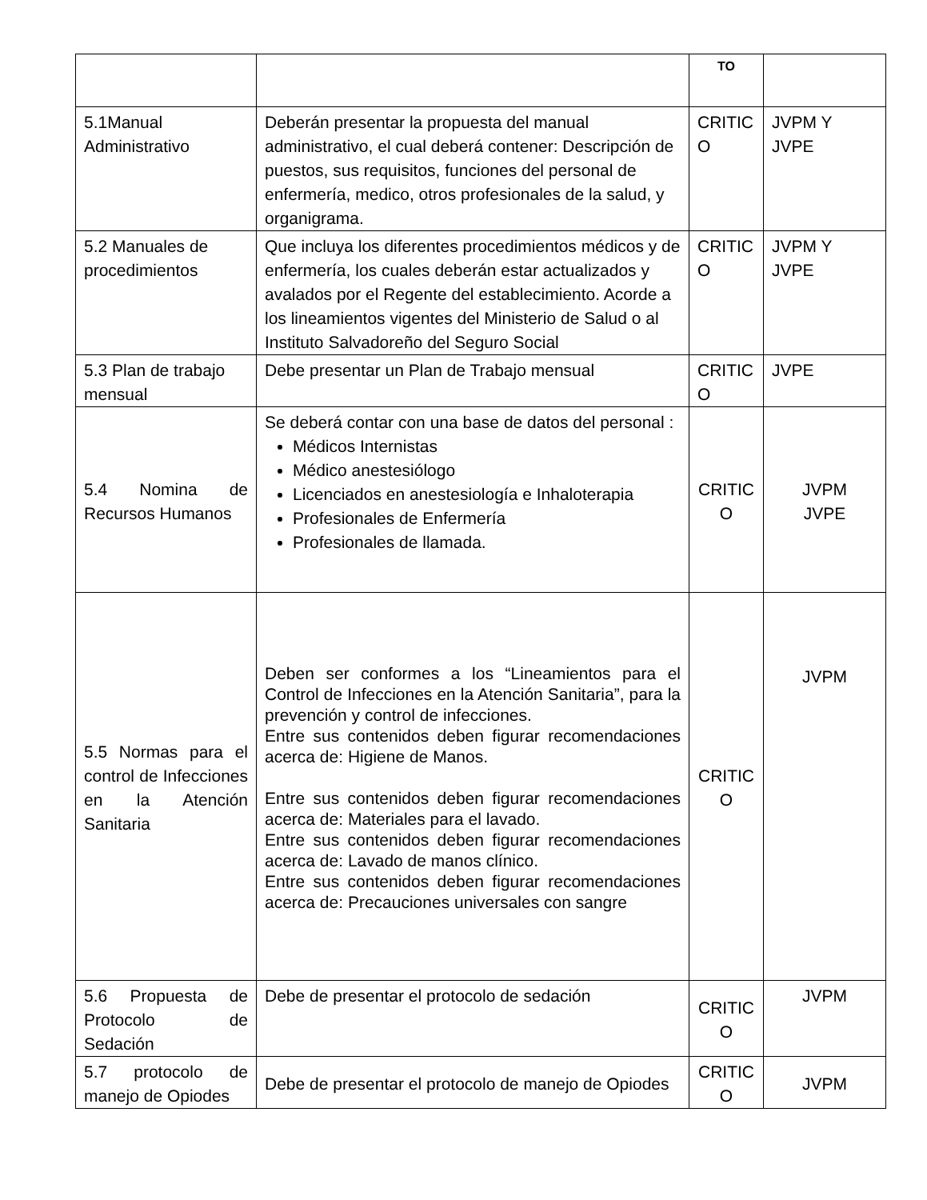| | | TO | |
| 5.1Manual Administrativo | Deberán presentar la propuesta del manual administrativo, el cual deberá contener: Descripción de puestos, sus requisitos, funciones del personal de enfermería, medico, otros profesionales de la salud, y organigrama. | CRITIC O | JVPM Y JVPE |
| 5.2 Manuales de procedimientos | Que incluya los diferentes procedimientos médicos y de enfermería, los cuales deberán estar actualizados y avalados por el Regente del establecimiento. Acorde a los lineamientos vigentes del Ministerio de Salud o al Instituto Salvadoreño del Seguro Social | CRITIC O | JVPM Y JVPE |
| 5.3 Plan de trabajo mensual | Debe presentar un Plan de Trabajo mensual | CRITIC O | JVPE |
| 5.4 Nomina de Recursos Humanos | Se deberá contar con una base de datos del personal : Médicos Internistas Médico anestesiólogo Licenciados en anestesiología e Inhaloterapia Profesionales de Enfermería Profesionales de llamada. | CRITIC O | JVPM JVPE |
| 5.5 Normas para el control de Infecciones en la Atención Sanitaria | Deben ser conformes a los “Lineamientos para el Control de Infecciones en la Atención Sanitaria”, para la prevención y control de infecciones. Entre sus contenidos deben figurar recomendaciones acerca de: Higiene de Manos. Entre sus contenidos deben figurar recomendaciones acerca de: Materiales para el lavado. Entre sus contenidos deben figurar recomendaciones acerca de: Lavado de manos clínico. Entre sus contenidos deben figurar recomendaciones acerca de: Precauciones universales con sangre | CRITIC O | JVPM |
| 5.6 Propuesta de Protocolo de Sedación | Debe de presentar el protocolo de sedación | CRITIC O | JVPM |
| 5.7 protocolo de manejo de Opiodes | Debe de presentar el protocolo de manejo de Opiodes | CRITIC O | JVPM |